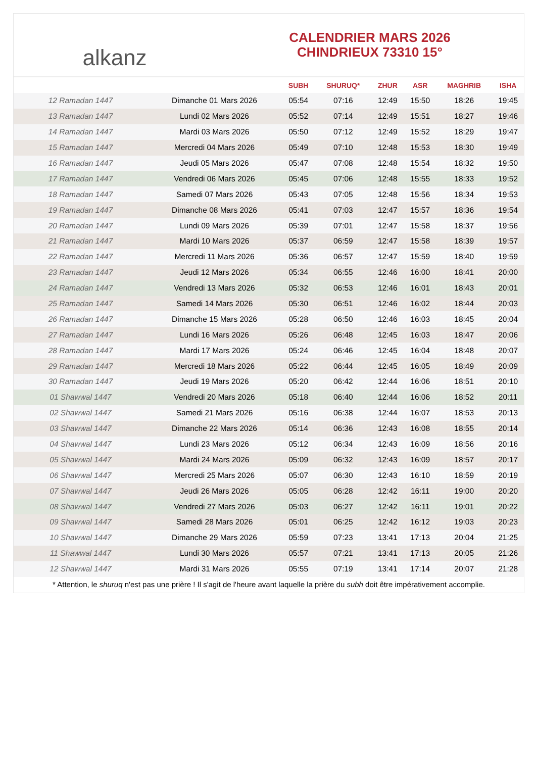alkanz
CALENDRIER MARS 2026
CHINDRIEUX 73310 15°
| | | SUBH | SHURUQ* | ZHUR | ASR | MAGHRIB | ISHA |
| --- | --- | --- | --- | --- | --- | --- | --- |
| 12 Ramadan 1447 | Dimanche 01 Mars 2026 | 05:54 | 07:16 | 12:49 | 15:50 | 18:26 | 19:45 |
| 13 Ramadan 1447 | Lundi 02 Mars 2026 | 05:52 | 07:14 | 12:49 | 15:51 | 18:27 | 19:46 |
| 14 Ramadan 1447 | Mardi 03 Mars 2026 | 05:50 | 07:12 | 12:49 | 15:52 | 18:29 | 19:47 |
| 15 Ramadan 1447 | Mercredi 04 Mars 2026 | 05:49 | 07:10 | 12:48 | 15:53 | 18:30 | 19:49 |
| 16 Ramadan 1447 | Jeudi 05 Mars 2026 | 05:47 | 07:08 | 12:48 | 15:54 | 18:32 | 19:50 |
| 17 Ramadan 1447 | Vendredi 06 Mars 2026 | 05:45 | 07:06 | 12:48 | 15:55 | 18:33 | 19:52 |
| 18 Ramadan 1447 | Samedi 07 Mars 2026 | 05:43 | 07:05 | 12:48 | 15:56 | 18:34 | 19:53 |
| 19 Ramadan 1447 | Dimanche 08 Mars 2026 | 05:41 | 07:03 | 12:47 | 15:57 | 18:36 | 19:54 |
| 20 Ramadan 1447 | Lundi 09 Mars 2026 | 05:39 | 07:01 | 12:47 | 15:58 | 18:37 | 19:56 |
| 21 Ramadan 1447 | Mardi 10 Mars 2026 | 05:37 | 06:59 | 12:47 | 15:58 | 18:39 | 19:57 |
| 22 Ramadan 1447 | Mercredi 11 Mars 2026 | 05:36 | 06:57 | 12:47 | 15:59 | 18:40 | 19:59 |
| 23 Ramadan 1447 | Jeudi 12 Mars 2026 | 05:34 | 06:55 | 12:46 | 16:00 | 18:41 | 20:00 |
| 24 Ramadan 1447 | Vendredi 13 Mars 2026 | 05:32 | 06:53 | 12:46 | 16:01 | 18:43 | 20:01 |
| 25 Ramadan 1447 | Samedi 14 Mars 2026 | 05:30 | 06:51 | 12:46 | 16:02 | 18:44 | 20:03 |
| 26 Ramadan 1447 | Dimanche 15 Mars 2026 | 05:28 | 06:50 | 12:46 | 16:03 | 18:45 | 20:04 |
| 27 Ramadan 1447 | Lundi 16 Mars 2026 | 05:26 | 06:48 | 12:45 | 16:03 | 18:47 | 20:06 |
| 28 Ramadan 1447 | Mardi 17 Mars 2026 | 05:24 | 06:46 | 12:45 | 16:04 | 18:48 | 20:07 |
| 29 Ramadan 1447 | Mercredi 18 Mars 2026 | 05:22 | 06:44 | 12:45 | 16:05 | 18:49 | 20:09 |
| 30 Ramadan 1447 | Jeudi 19 Mars 2026 | 05:20 | 06:42 | 12:44 | 16:06 | 18:51 | 20:10 |
| 01 Shawwal 1447 | Vendredi 20 Mars 2026 | 05:18 | 06:40 | 12:44 | 16:06 | 18:52 | 20:11 |
| 02 Shawwal 1447 | Samedi 21 Mars 2026 | 05:16 | 06:38 | 12:44 | 16:07 | 18:53 | 20:13 |
| 03 Shawwal 1447 | Dimanche 22 Mars 2026 | 05:14 | 06:36 | 12:43 | 16:08 | 18:55 | 20:14 |
| 04 Shawwal 1447 | Lundi 23 Mars 2026 | 05:12 | 06:34 | 12:43 | 16:09 | 18:56 | 20:16 |
| 05 Shawwal 1447 | Mardi 24 Mars 2026 | 05:09 | 06:32 | 12:43 | 16:09 | 18:57 | 20:17 |
| 06 Shawwal 1447 | Mercredi 25 Mars 2026 | 05:07 | 06:30 | 12:43 | 16:10 | 18:59 | 20:19 |
| 07 Shawwal 1447 | Jeudi 26 Mars 2026 | 05:05 | 06:28 | 12:42 | 16:11 | 19:00 | 20:20 |
| 08 Shawwal 1447 | Vendredi 27 Mars 2026 | 05:03 | 06:27 | 12:42 | 16:11 | 19:01 | 20:22 |
| 09 Shawwal 1447 | Samedi 28 Mars 2026 | 05:01 | 06:25 | 12:42 | 16:12 | 19:03 | 20:23 |
| 10 Shawwal 1447 | Dimanche 29 Mars 2026 | 05:59 | 07:23 | 13:41 | 17:13 | 20:04 | 21:25 |
| 11 Shawwal 1447 | Lundi 30 Mars 2026 | 05:57 | 07:21 | 13:41 | 17:13 | 20:05 | 21:26 |
| 12 Shawwal 1447 | Mardi 31 Mars 2026 | 05:55 | 07:19 | 13:41 | 17:14 | 20:07 | 21:28 |
* Attention, le shuruq n'est pas une prière ! Il s'agit de l'heure avant laquelle la prière du subh doit être impérativement accomplie.